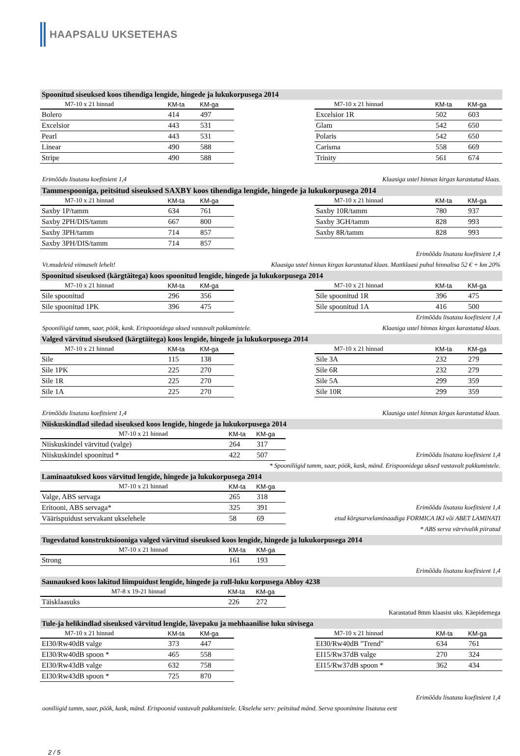HAAPSALU UKSETEHAS
Spoonitud siseuksed koos tihendiga lengide, hingede ja lukukorpusega 2014
| M7-10 x 21 hinnad | KM-ta | KM-ga |
| --- | --- | --- |
| Bolero | 414 | 497 |
| Excelsior | 443 | 531 |
| Pearl | 443 | 531 |
| Linear | 490 | 588 |
| Stripe | 490 | 588 |
| M7-10 x 21 hinnad | KM-ta | KM-ga |
| --- | --- | --- |
| Excelsior 1R | 502 | 603 |
| Glam | 542 | 650 |
| Polaris | 542 | 650 |
| Carisma | 558 | 669 |
| Trinity | 561 | 674 |
Erimõõdu lisatasu koefitsient 1,4 Klaasiga ustel hinnas kirgas karastatud klaas.
Tammespooniga, peitsitud siseuksed SAXBY koos tihendiga lengide, hingede ja lukukorpusega 2014
| M7-10 x 21 hinnad | KM-ta | KM-ga |
| --- | --- | --- |
| Saxby 1P/tamm | 634 | 761 |
| Saxby 2PH/DIS/tamm | 667 | 800 |
| Saxby 3PH/tamm | 714 | 857 |
| Saxby 3PH/DIS/tamm | 714 | 857 |
| M7-10 x 21 hinnad | KM-ta | KM-ga |
| --- | --- | --- |
| Saxby 10R/tamm | 780 | 937 |
| Saxby 3GH/tamm | 828 | 993 |
| Saxby 8R/tamm | 828 | 993 |
Erimõõdu lisatasu koefitsient 1,4
Vt.mudeleid viimaselt lehelt! Klaasiga ustel hinnas kirgas karastatud klaas. Mattklaasi puhul hinnalisa 52 € + km 20%
Spoonitud siseuksed (kärgtäitega) koos spoonitud lengide, hingede ja lukukorpusega 2014
| M7-10 x 21 hinnad | KM-ta | KM-ga |
| --- | --- | --- |
| Sile spoonitud | 296 | 356 |
| Sile spoonitud 1PK | 396 | 475 |
| M7-10 x 21 hinnad | KM-ta | KM-ga |
| --- | --- | --- |
| Sile spoonitud 1R | 396 | 475 |
| Sile spoonitud 1A | 416 | 500 |
Erimõõdu lisatasu koefitsient 1,4
Spooniliigid tamm, saar, pöök, kask. Erispoonidega uksed vastavalt pakkumistele. Klaasiga ustel hinnas kirgas karastatud klaas.
Valged värvitud siseuksed (kärgtäitega) koos lengide, hingede ja lukukorpusega 2014
| M7-10 x 21 hinnad | KM-ta | KM-ga |
| --- | --- | --- |
| Sile | 115 | 138 |
| Sile 1PK | 225 | 270 |
| Sile 1R | 225 | 270 |
| Sile 1A | 225 | 270 |
| M7-10 x 21 hinnad | KM-ta | KM-ga |
| --- | --- | --- |
| Sile 3A | 232 | 279 |
| Sile 6R | 232 | 279 |
| Sile 5A | 299 | 359 |
| Sile 10R | 299 | 359 |
Erimõõdu lisatasu koefitsient 1,4 Klaasiga ustel hinnas kirgas karastatud klaas.
Niiskuskindlad siledad siseuksed koos lengide, hingede ja lukukorpusega 2014
| M7-10 x 21 hinnad | KM-ta | KM-ga |
| --- | --- | --- |
| Niiskuskindel värvitud (valge) | 264 | 317 |
| Niiskuskindel spoonitud * | 422 | 507 |
Erimõõdu lisatasu koefitsient 1,4
* Spooniliigid tamm, saar, pöök, kask, mänd. Erispoonidega uksed vastavalt pakkumistele.
Laminaatuksed koos värvitud lengide, hingede ja lukukorpusega 2014
| M7-10 x 21 hinnad | KM-ta | KM-ga |
| --- | --- | --- |
| Valge, ABS servaga | 265 | 318 |
| Eritooni, ABS servaga* | 325 | 391 |
| Väärispuidust servakant ukselehele | 58 | 69 |
Erimõõdu lisatasu koefitsient 1,4
etud kõrgsurvelaminaadiga FORMICA IKI või ABET LAMINATI
* ABS serva värvivalik piiratud
Tugevdatud konstruktsiooniga valged värvitud siseuksed koos lengide, hingede ja lukukorpusega 2014
| M7-10 x 21 hinnad | KM-ta | KM-ga |
| --- | --- | --- |
| Strong | 161 | 193 |
Erimõõdu lisatasu koefitsient 1,4
Saunauksed koos lakitud liimpuidust lengide, hingede ja rull-luku korpusega Abloy 4238
| M7-8 x 19-21 hinnad | KM-ta | KM-ga |
| --- | --- | --- |
| Täisklaasuks | 226 | 272 |
Karastatud 8mm klaasist uks. Käepidemega
Tule-ja helikindlad siseuksed värvitud lengide, lävepaku ja mehhaanilise luku süvisega
| M7-10 x 21 hinnad | KM-ta | KM-ga |
| --- | --- | --- |
| EI30/Rw40dB valge | 373 | 447 |
| EI30/Rw40dB spoon * | 465 | 558 |
| EI30/Rw43dB valge | 632 | 758 |
| EI30/Rw43dB spoon * | 725 | 870 |
| M7-10 x 21 hinnad | KM-ta | KM-ga |
| --- | --- | --- |
| EI30/Rw40dB "Trend" | 634 | 761 |
| EI15/Rw37dB valge | 270 | 324 |
| EI15/Rw37dB spoon * | 362 | 434 |
Erimõõdu lisatasu koefitsient 1,4
ooniliigid tamm, saar, pöök, kask, mänd. Erispoonid vastavalt pakkumistele. Ukselehe serv: peitsitud mänd. Serva spoonimine lisatasu eest
2 / 5